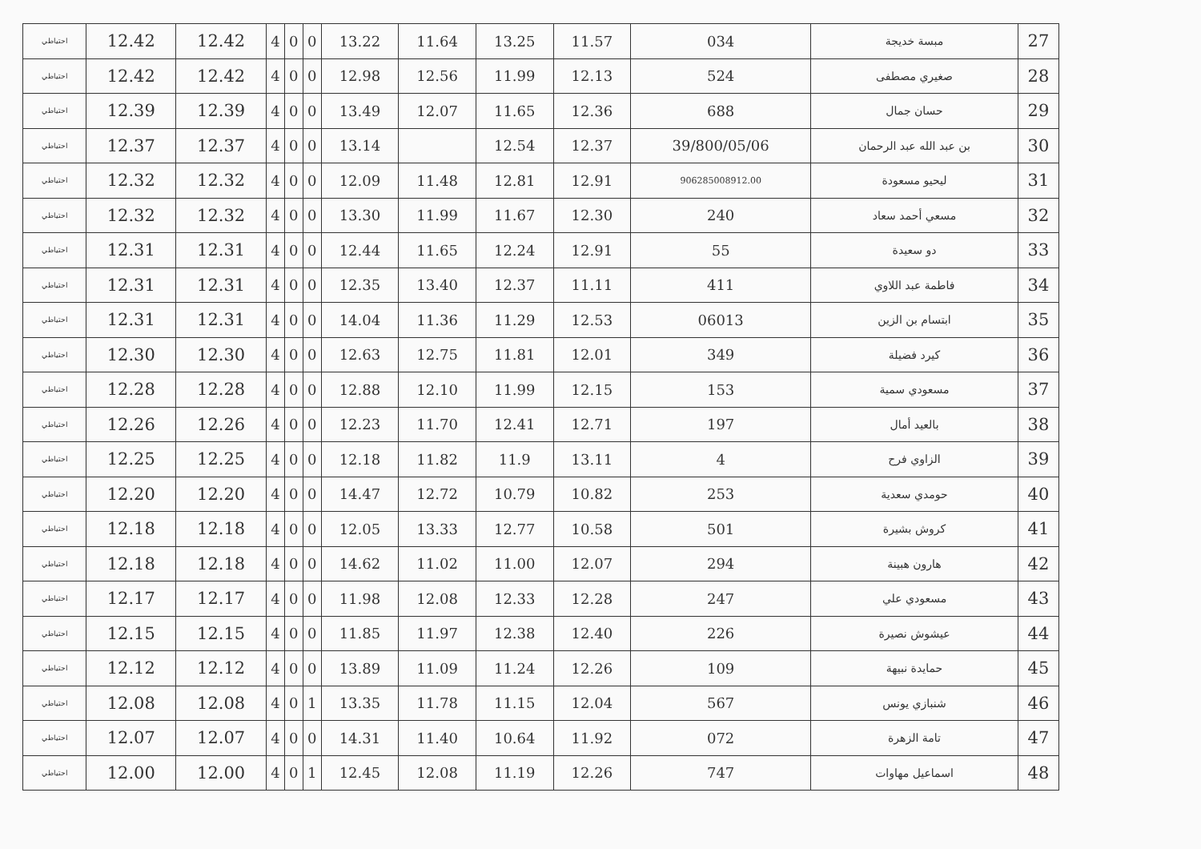| احتياطي | 12.42 | 12.42 | 4 | 0 | 0 | 13.22 | 11.64 | 13.25 | 11.57 | 034 | مبسة خديجة | 27 |
| احتياطي | 12.42 | 12.42 | 4 | 0 | 0 | 12.98 | 12.56 | 11.99 | 12.13 | 524 | صغيري مصطفى | 28 |
| احتياطي | 12.39 | 12.39 | 4 | 0 | 0 | 13.49 | 12.07 | 11.65 | 12.36 | 688 | حسان جمال | 29 |
| احتياطي | 12.37 | 12.37 | 4 | 0 | 0 | 13.14 | | 12.54 | 12.37 | 39/800/05/06 | بن عبد الله عبد الرحمان | 30 |
| احتياطي | 12.32 | 12.32 | 4 | 0 | 0 | 12.09 | 11.48 | 12.81 | 12.91 | 906285008912.00 | ليحيو مسعودة | 31 |
| احتياطي | 12.32 | 12.32 | 4 | 0 | 0 | 13.30 | 11.99 | 11.67 | 12.30 | 240 | مسعي أحمد سعاد | 32 |
| احتياطي | 12.31 | 12.31 | 4 | 0 | 0 | 12.44 | 11.65 | 12.24 | 12.91 | 55 | دو سعيدة | 33 |
| احتياطي | 12.31 | 12.31 | 4 | 0 | 0 | 12.35 | 13.40 | 12.37 | 11.11 | 411 | فاطمة عبد اللاوي | 34 |
| احتياطي | 12.31 | 12.31 | 4 | 0 | 0 | 14.04 | 11.36 | 11.29 | 12.53 | 06013 | ابتسام بن الزين | 35 |
| احتياطي | 12.30 | 12.30 | 4 | 0 | 0 | 12.63 | 12.75 | 11.81 | 12.01 | 349 | كيرد فضيلة | 36 |
| احتياطي | 12.28 | 12.28 | 4 | 0 | 0 | 12.88 | 12.10 | 11.99 | 12.15 | 153 | مسعودي سمية | 37 |
| احتياطي | 12.26 | 12.26 | 4 | 0 | 0 | 12.23 | 11.70 | 12.41 | 12.71 | 197 | بالعيد أمال | 38 |
| احتياطي | 12.25 | 12.25 | 4 | 0 | 0 | 12.18 | 11.82 | 11.9 | 13.11 | 4 | الزاوي فرح | 39 |
| احتياطي | 12.20 | 12.20 | 4 | 0 | 0 | 14.47 | 12.72 | 10.79 | 10.82 | 253 | حومدي سعدية | 40 |
| احتياطي | 12.18 | 12.18 | 4 | 0 | 0 | 12.05 | 13.33 | 12.77 | 10.58 | 501 | كروش بشيرة | 41 |
| احتياطي | 12.18 | 12.18 | 4 | 0 | 0 | 14.62 | 11.02 | 11.00 | 12.07 | 294 | هارون هبينة | 42 |
| احتياطي | 12.17 | 12.17 | 4 | 0 | 0 | 11.98 | 12.08 | 12.33 | 12.28 | 247 | مسعودي علي | 43 |
| احتياطي | 12.15 | 12.15 | 4 | 0 | 0 | 11.85 | 11.97 | 12.38 | 12.40 | 226 | عيشوش نصيرة | 44 |
| احتياطي | 12.12 | 12.12 | 4 | 0 | 0 | 13.89 | 11.09 | 11.24 | 12.26 | 109 | حمايدة نبيهة | 45 |
| احتياطي | 12.08 | 12.08 | 4 | 0 | 1 | 13.35 | 11.78 | 11.15 | 12.04 | 567 | شنبازي يونس | 46 |
| احتياطي | 12.07 | 12.07 | 4 | 0 | 0 | 14.31 | 11.40 | 10.64 | 11.92 | 072 | تامة الزهرة | 47 |
| احتياطي | 12.00 | 12.00 | 4 | 0 | 1 | 12.45 | 12.08 | 11.19 | 12.26 | 747 | اسماعيل مهاوات | 48 |